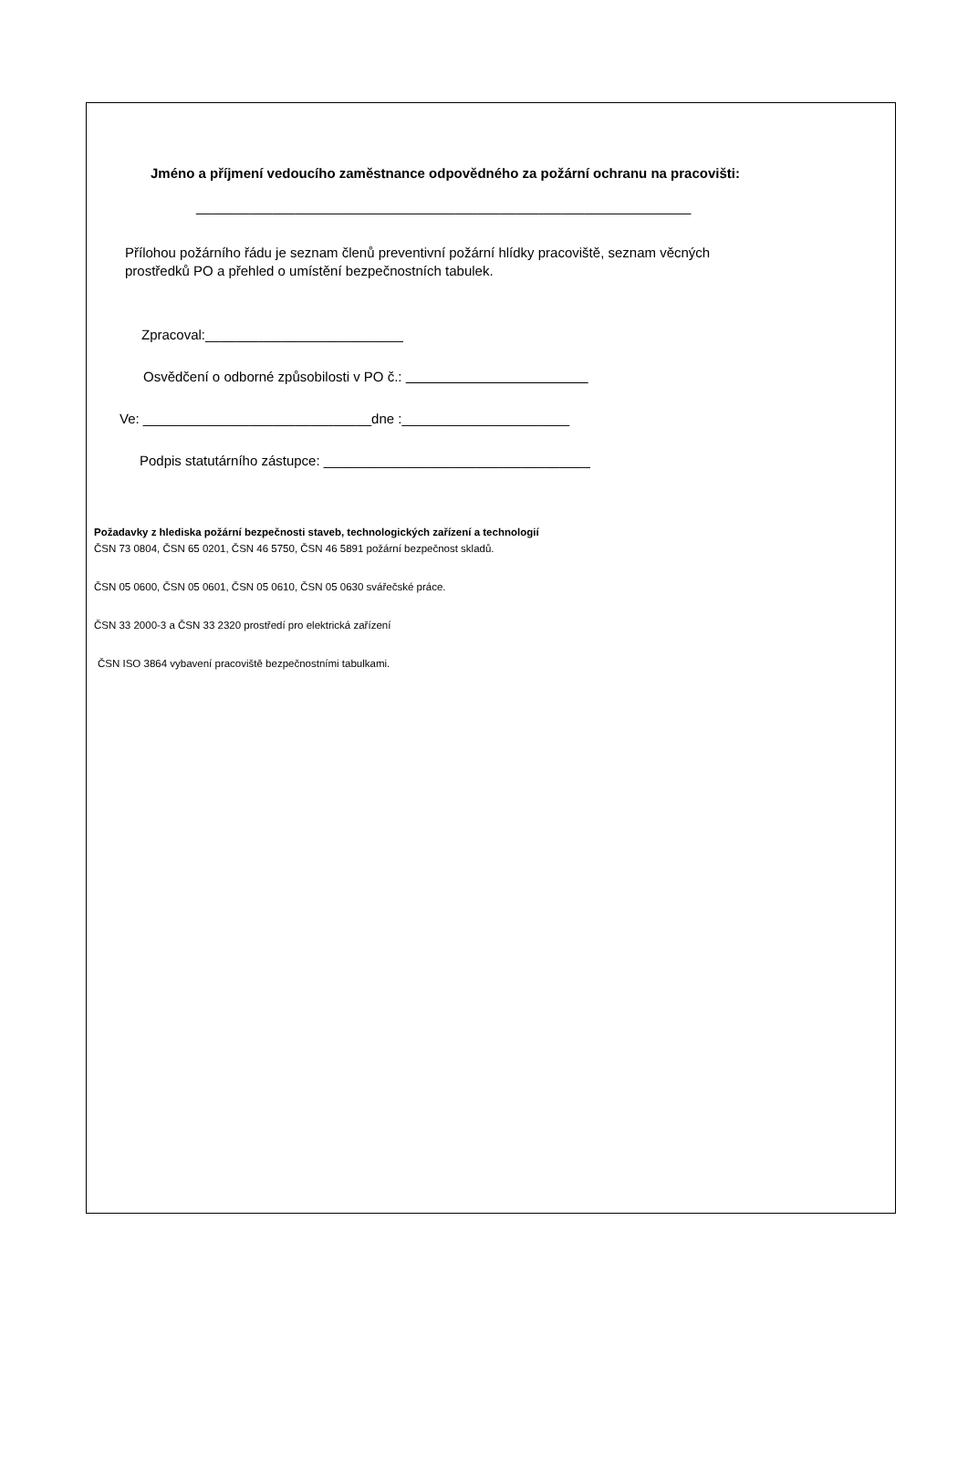Jméno a příjmení vedoucího zaměstnance odpovědného za požární ochranu na pracovišti:
_________________________________________________________________
Přílohou požárního řádu je seznam členů preventivní požární hlídky pracoviště, seznam věcných
prostředků PO a přehled o umístění bezpečnostních tabulek.
Zpracoval:__________________________
Osvědčení o odborné způsobilosti v PO č.:
Ve: ______________________________dne :______________________
Podpis statutárního zástupce: ___________________________________
Požadavky z hlediska požární bezpečnosti staveb, technologických zařízení a technologií
ČSN 73 0804, ČSN 65 0201, ČSN 46 5750, ČSN 46 5891 požární bezpečnost skladů.
ČSN 05 0600, ČSN 05 0601, ČSN 05 0610, ČSN 05 0630 svářečské práce.
ČSN 33 2000-3 a ČSN 33 2320 prostředí pro elektrická zařízení
ČSN ISO 3864 vybavení pracoviště bezpečnostními tabulkami.